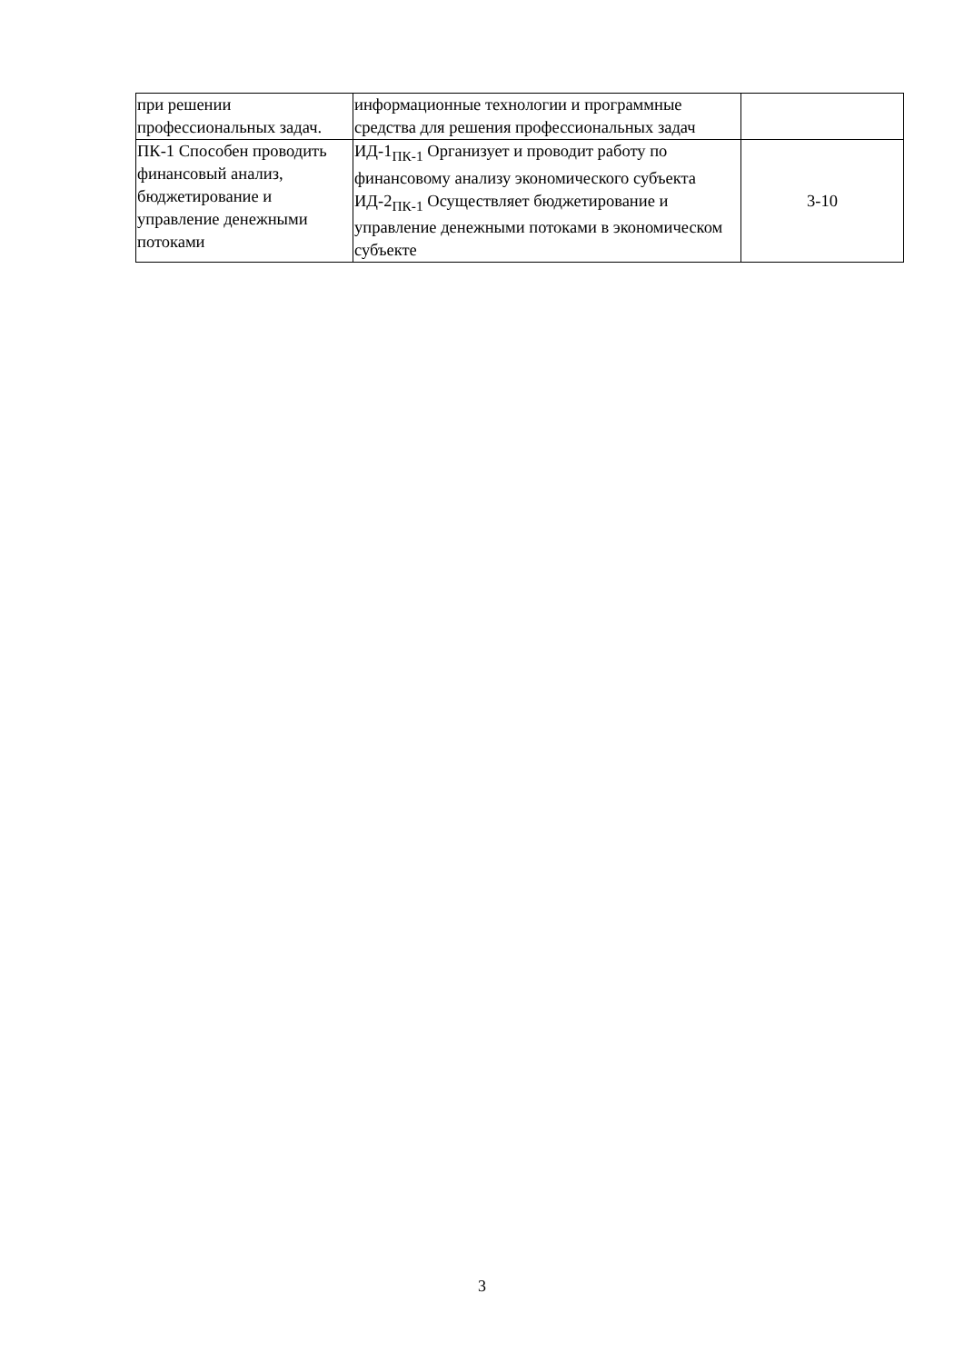| при решении профессиональных задач. | информационные технологии и программные средства для решения профессиональных задач | |
| ПК-1 Способен проводить финансовый анализ, бюджетирование и управление денежными потоками | ИД-1<sub>ПК-1</sub> Организует и проводит работу по финансовому анализу экономического субъекта ИД-2<sub>ПК-1</sub> Осуществляет бюджетирование и управление денежными потоками в экономическом субъекте | 3-10 |
3